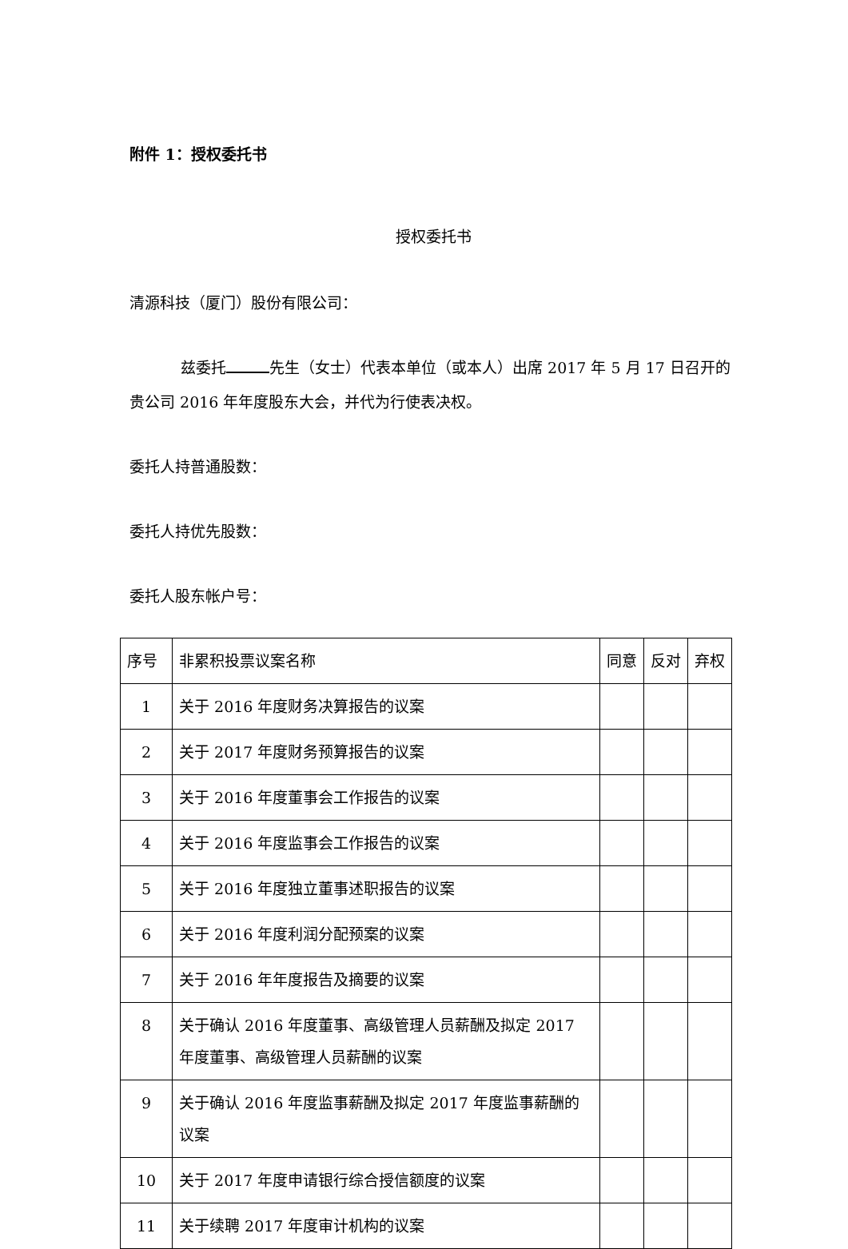附件 1：授权委托书
授权委托书
清源科技（厦门）股份有限公司：
兹委托 先生（女士）代表本单位（或本人）出席 2017 年 5 月 17 日召开的贵公司 2016 年年度股东大会，并代为行使表决权。
委托人持普通股数：
委托人持优先股数：
委托人股东帐户号：
| 序号 | 非累积投票议案名称 | 同意 | 反对 | 弃权 |
| --- | --- | --- | --- | --- |
| 1 | 关于 2016 年度财务决算报告的议案 | | | |
| 2 | 关于 2017 年度财务预算报告的议案 | | | |
| 3 | 关于 2016 年度董事会工作报告的议案 | | | |
| 4 | 关于 2016 年度监事会工作报告的议案 | | | |
| 5 | 关于 2016 年度独立董事述职报告的议案 | | | |
| 6 | 关于 2016 年度利润分配预案的议案 | | | |
| 7 | 关于 2016 年年度报告及摘要的议案 | | | |
| 8 | 关于确认 2016 年度董事、高级管理人员薪酬及拟定 2017 年度董事、高级管理人员薪酬的议案 | | | |
| 9 | 关于确认 2016 年度监事薪酬及拟定 2017 年度监事薪酬的议案 | | | |
| 10 | 关于 2017 年度申请银行综合授信额度的议案 | | | |
| 11 | 关于续聘 2017 年度审计机构的议案 | | | |